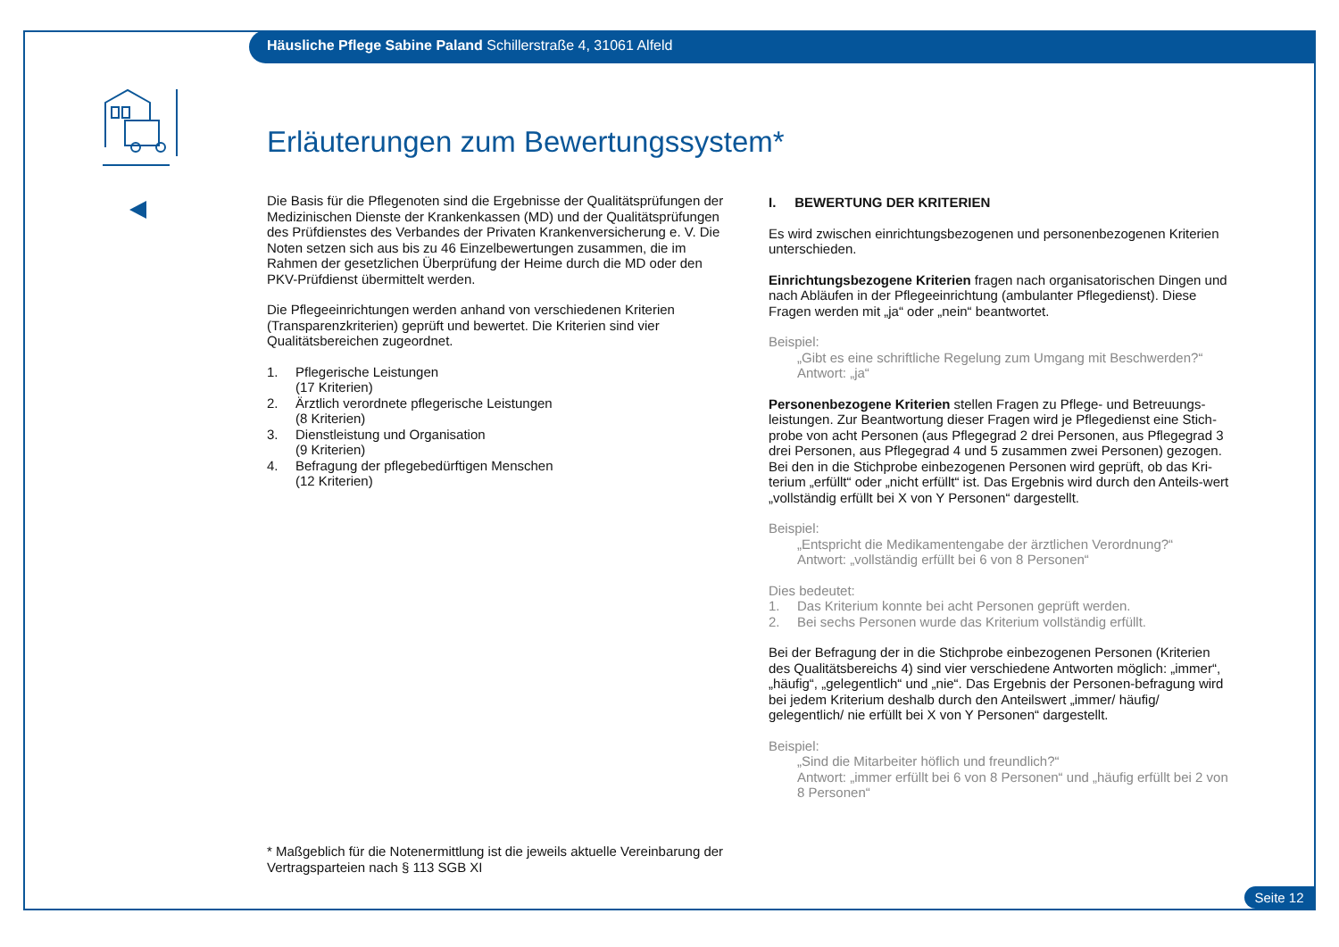Häusliche Pflege Sabine Paland Schillerstraße 4, 31061 Alfeld
Erläuterungen zum Bewertungssystem*
Die Basis für die Pflegenoten sind die Ergebnisse der Qualitätsprüfungen der Medizinischen Dienste der Krankenkassen (MD) und der Qualitätsprüfungen des Prüfdienstes des Verbandes der Privaten Krankenversicherung e. V. Die Noten setzen sich aus bis zu 46 Einzelbewertungen zusammen, die im Rahmen der gesetzlichen Überprüfung der Heime durch die MD oder den PKV-Prüfdienst übermittelt werden.
Die Pflegeeinrichtungen werden anhand von verschiedenen Kriterien (Transparenzkriterien) geprüft und bewertet. Die Kriterien sind vier Qualitätsbereichen zugeordnet.
1. Pflegerische Leistungen
(17 Kriterien)
2. Ärztlich verordnete pflegerische Leistungen
(8 Kriterien)
3. Dienstleistung und Organisation
(9 Kriterien)
4. Befragung der pflegebedürftigen Menschen
(12 Kriterien)
I. BEWERTUNG DER KRITERIEN
Es wird zwischen einrichtungsbezogenen und personenbezogenen Kriterien unterschieden.
Einrichtungsbezogene Kriterien fragen nach organisatorischen Dingen und nach Abläufen in der Pflegeeinrichtung (ambulanter Pflegedienst). Diese Fragen werden mit „ja“ oder „nein“ beantwortet.
Beispiel:
„Gibt es eine schriftliche Regelung zum Umgang mit Beschwerden?“
Antwort: „ja“
Personenbezogene Kriterien stellen Fragen zu Pflege- und Betreuungs-leistungen. Zur Beantwortung dieser Fragen wird je Pflegedienst eine Stich-probe von acht Personen (aus Pflegegrad 2 drei Personen, aus Pflegegrad 3 drei Personen, aus Pflegegrad 4 und 5 zusammen zwei Personen) gezogen. Bei den in die Stichprobe einbezogenen Personen wird geprüft, ob das Kri-terium „erfüllt“ oder „nicht erfüllt“ ist. Das Ergebnis wird durch den Anteils-wert „vollständig erfüllt bei X von Y Personen“ dargestellt.
Beispiel:
„Entspricht die Medikamentengabe der ärztlichen Verordnung?“
Antwort: „vollständig erfüllt bei 6 von 8 Personen“
Dies bedeutet:
1. Das Kriterium konnte bei acht Personen geprüft werden.
2. Bei sechs Personen wurde das Kriterium vollständig erfüllt.
Bei der Befragung der in die Stichprobe einbezogenen Personen (Kriterien des Qualitätsbereichs 4) sind vier verschiedene Antworten möglich: „immer“, „häufig“, „gelegentlich“ und „nie“. Das Ergebnis der Personen-befragung wird bei jedem Kriterium deshalb durch den Anteilswert „immer/ häufig/ gelegentlich/ nie erfüllt bei X von Y Personen“ dargestellt.
Beispiel:
„Sind die Mitarbeiter höflich und freundlich?“
Antwort: „immer erfüllt bei 6 von 8 Personen“ und „häufig erfüllt bei 2 von 8 Personen“
* Maßgeblich für die Notenermittlung ist die jeweils aktuelle Vereinbarung der Vertragsparteien nach § 113 SGB XI
Seite 12